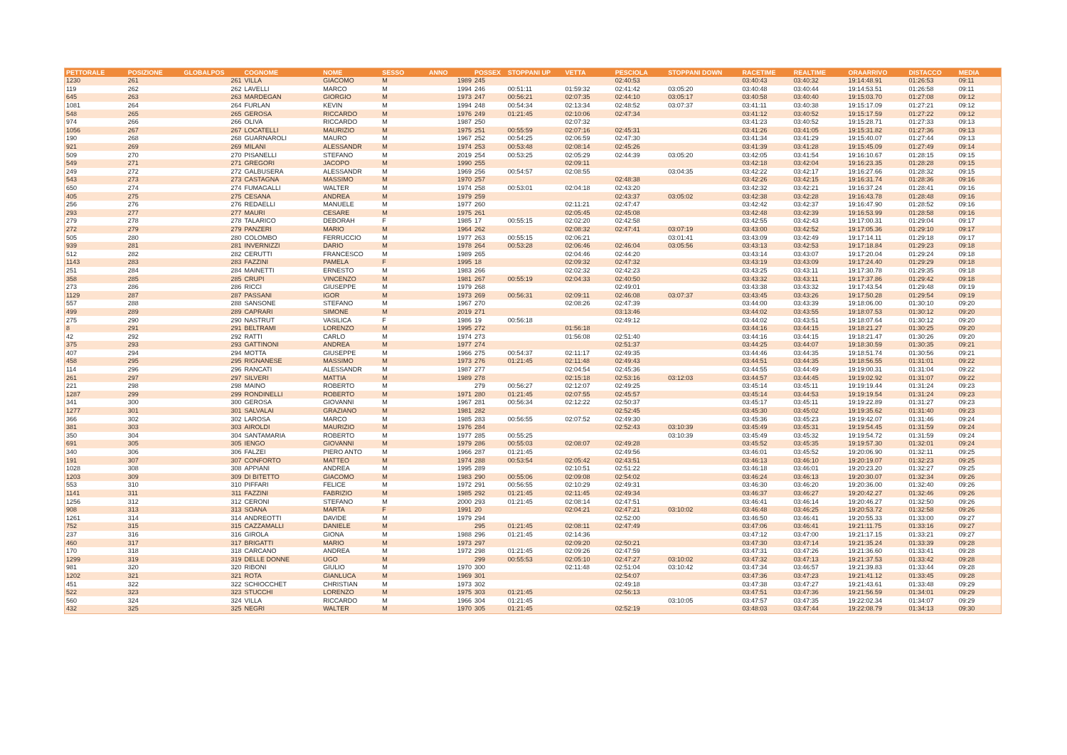| PETTORALE | POSIZIONE | GLOBALPOS | COGNOME | NOME | SESSO | ANNO | POSSEX | STOPPANI UP | VETTA | PESCIOLA | STOPPANI DOWN | RACETIME | REALTIME | ORAARRIVO | DISTACCO | MEDIA |
| --- | --- | --- | --- | --- | --- | --- | --- | --- | --- | --- | --- | --- | --- | --- | --- | --- |
| 1230 | 261 | 261 | VILLA | GIACOMO | M | 1989 | 245 | | | 02:40:53 | | 03:40:43 | 03:40:32 | 19:14:48.91 | 01:26:53 | 09:11 |
| 119 | 262 | 262 | LAVELLI | MARCO | M | 1994 | 246 | 00:51:11 | 01:59:32 | 02:41:42 | 03:05:20 | 03:40:48 | 03:40:44 | 19:14:53.51 | 01:26:58 | 09:11 |
| 645 | 263 | 263 | MARDEGAN | GIORGIO | M | 1973 | 247 | 00:56:21 | 02:07:35 | 02:44:10 | 03:05:17 | 03:40:58 | 03:40:40 | 19:15:03.70 | 01:27:08 | 09:12 |
| 1081 | 264 | 264 | FURLAN | KEVIN | M | 1994 | 248 | 00:54:34 | 02:13:34 | 02:48:52 | 03:07:37 | 03:41:11 | 03:40:38 | 19:15:17.09 | 01:27:21 | 09:12 |
| 548 | 265 | 265 | GEROSA | RICCARDO | M | 1976 | 249 | 01:21:45 | 02:10:06 | 02:47:34 | | 03:41:12 | 03:40:52 | 19:15:17.59 | 01:27:22 | 09:12 |
| 974 | 266 | 266 | OLIVA | RICCARDO | M | 1987 | 250 | | 02:07:32 | | | 03:41:23 | 03:40:52 | 19:15:28.71 | 01:27:33 | 09:13 |
| 1056 | 267 | 267 | LOCATELLI | MAURIZIO | M | 1975 | 251 | 00:55:59 | 02:07:16 | 02:45:31 | | 03:41:26 | 03:41:05 | 19:15:31.82 | 01:27:36 | 09:13 |
| 190 | 268 | 268 | GUARNAROLI | MAURO | M | 1967 | 252 | 00:54:25 | 02:06:59 | 02:47:30 | | 03:41:34 | 03:41:29 | 19:15:40.07 | 01:27:44 | 09:13 |
| 921 | 269 | 269 | MILANI | ALESSANDR | M | 1974 | 253 | 00:53:48 | 02:08:14 | 02:45:26 | | 03:41:39 | 03:41:28 | 19:15:45.09 | 01:27:49 | 09:14 |
| 509 | 270 | 270 | PISANELLI | STEFANO | M | 2019 | 254 | 00:53:25 | 02:05:29 | 02:44:39 | 03:05:20 | 03:42:05 | 03:41:54 | 19:16:10.67 | 01:28:15 | 09:15 |
| 549 | 271 | 271 | GREGORI | JACOPO | M | 1990 | 255 | | 02:09:11 | | | 03:42:18 | 03:42:04 | 19:16:23.35 | 01:28:28 | 09:15 |
| 249 | 272 | 272 | GALBUSERA | ALESSANDR | M | 1969 | 256 | 00:54:57 | 02:08:55 | | 03:04:35 | 03:42:22 | 03:42:17 | 19:16:27.66 | 01:28:32 | 09:15 |
| 543 | 273 | 273 | CASTAGNA | MASSIMO | M | 1970 | 257 | | | 02:48:38 | | 03:42:26 | 03:42:15 | 19:16:31.74 | 01:28:36 | 09:16 |
| 650 | 274 | 274 | FUMAGALLI | WALTER | M | 1974 | 258 | 00:53:01 | 02:04:18 | 02:43:20 | | 03:42:32 | 03:42:21 | 19:16:37.24 | 01:28:41 | 09:16 |
| 405 | 275 | 275 | CESANA | ANDREA | M | 1979 | 259 | | | 02:43:37 | 03:05:02 | 03:42:38 | 03:42:28 | 19:16:43.78 | 01:28:48 | 09:16 |
| 256 | 276 | 276 | REDAELLI | MANUELE | M | 1977 | 260 | | 02:11:21 | 02:47:47 | | 03:42:42 | 03:42:37 | 19:16:47.90 | 01:28:52 | 09:16 |
| 293 | 277 | 277 | MAURI | CESARE | M | 1975 | 261 | | 02:05:45 | 02:45:08 | | 03:42:48 | 03:42:39 | 19:16:53.99 | 01:28:58 | 09:16 |
| 279 | 278 | 278 | TALARICO | DEBORAH | F | 1985 | 17 | 00:55:15 | 02:02:20 | 02:42:58 | | 03:42:55 | 03:42:43 | 19:17:00.31 | 01:29:04 | 09:17 |
| 272 | 279 | 279 | PANZERI | MARIO | M | 1964 | 262 | | 02:08:32 | 02:47:41 | 03:07:19 | 03:43:00 | 03:42:52 | 19:17:05.36 | 01:29:10 | 09:17 |
| 505 | 280 | 280 | COLOMBO | FERRUCCIO | M | 1977 | 263 | 00:55:15 | 02:06:21 | | 03:01:41 | 03:43:09 | 03:42:49 | 19:17:14.11 | 01:29:18 | 09:17 |
| 939 | 281 | 281 | INVERNIZZI | DARIO | M | 1978 | 264 | 00:53:28 | 02:06:46 | 02:46:04 | 03:05:56 | 03:43:13 | 03:42:53 | 19:17:18.84 | 01:29:23 | 09:18 |
| 512 | 282 | 282 | CERUTTI | FRANCESCO | M | 1989 | 265 | | 02:04:46 | 02:44:20 | | 03:43:14 | 03:43:07 | 19:17:20.04 | 01:29:24 | 09:18 |
| 1143 | 283 | 283 | FAZZINI | PAMELA | F | 1995 | 18 | | 02:09:32 | 02:47:32 | | 03:43:19 | 03:43:09 | 19:17:24.40 | 01:29:29 | 09:18 |
| 251 | 284 | 284 | MAINETTI | ERNESTO | M | 1983 | 266 | | 02:02:32 | 02:42:23 | | 03:43:25 | 03:43:11 | 19:17:30.78 | 01:29:35 | 09:18 |
| 358 | 285 | 285 | CRUPI | VINCENZO | M | 1981 | 267 | 00:55:19 | 02:04:33 | 02:40:50 | | 03:43:32 | 03:43:11 | 19:17:37.86 | 01:29:42 | 09:18 |
| 273 | 286 | 286 | RICCI | GIUSEPPE | M | 1979 | 268 | | | 02:49:01 | | 03:43:38 | 03:43:32 | 19:17:43.54 | 01:29:48 | 09:19 |
| 1129 | 287 | 287 | PASSANI | IGOR | M | 1973 | 269 | 00:56:31 | 02:09:11 | 02:46:08 | 03:07:37 | 03:43:45 | 03:43:26 | 19:17:50.28 | 01:29:54 | 09:19 |
| 557 | 288 | 288 | SANSONE | STEFANO | M | 1967 | 270 | | 02:08:26 | 02:47:39 | | 03:44:00 | 03:43:39 | 19:18:06.00 | 01:30:10 | 09:20 |
| 499 | 289 | 289 | CAPRARI | SIMONE | M | 2019 | 271 | | | 03:13:46 | | 03:44:02 | 03:43:55 | 19:18:07.53 | 01:30:12 | 09:20 |
| 275 | 290 | 290 | NASTRUT | VASILICA | F | 1986 | 19 | 00:56:18 | | 02:49:12 | | 03:44:02 | 03:43:51 | 19:18:07.64 | 01:30:12 | 09:20 |
| 8 | 291 | 291 | BELTRAMI | LORENZO | M | 1995 | 272 | | 01:56:18 | | | 03:44:16 | 03:44:15 | 19:18:21.27 | 01:30:25 | 09:20 |
| 42 | 292 | 292 | RATTI | CARLO | M | 1974 | 273 | | 01:56:08 | 02:51:40 | | 03:44:16 | 03:44:15 | 19:18:21.47 | 01:30:26 | 09:20 |
| 375 | 293 | 293 | GATTINONI | ANDREA | M | 1977 | 274 | | | 02:51:37 | | 03:44:25 | 03:44:07 | 19:18:30.59 | 01:30:35 | 09:21 |
| 407 | 294 | 294 | MOTTA | GIUSEPPE | M | 1966 | 275 | 00:54:37 | 02:11:17 | 02:49:35 | | 03:44:46 | 03:44:35 | 19:18:51.74 | 01:30:56 | 09:21 |
| 458 | 295 | 295 | RIGNANESE | MASSIMO | M | 1973 | 276 | 01:21:45 | 02:11:48 | 02:49:43 | | 03:44:51 | 03:44:35 | 19:18:56.55 | 01:31:01 | 09:22 |
| 114 | 296 | 296 | RANCATI | ALESSANDR | M | 1987 | 277 | | 02:04:54 | 02:45:36 | | 03:44:55 | 03:44:49 | 19:19:00.31 | 01:31:04 | 09:22 |
| 261 | 297 | 297 | SILVERI | MATTIA | M | 1989 | 278 | | 02:15:18 | 02:53:16 | 03:12:03 | 03:44:57 | 03:44:45 | 19:19:02.92 | 01:31:07 | 09:22 |
| 221 | 298 | 298 | MAINO | ROBERTO | M | | 279 | 00:56:27 | 02:12:07 | 02:49:25 | | 03:45:14 | 03:45:11 | 19:19:19.44 | 01:31:24 | 09:23 |
| 1287 | 299 | 299 | RONDINELLI | ROBERTO | M | 1971 | 280 | 01:21:45 | 02:07:55 | 02:45:57 | | 03:45:14 | 03:44:53 | 19:19:19.54 | 01:31:24 | 09:23 |
| 341 | 300 | 300 | GEROSA | GIOVANNI | M | 1967 | 281 | 00:56:34 | 02:12:22 | 02:50:37 | | 03:45:17 | 03:45:11 | 19:19:22.89 | 01:31:27 | 09:23 |
| 1277 | 301 | 301 | SALVALAI | GRAZIANO | M | 1981 | 282 | | | 02:52:45 | | 03:45:30 | 03:45:02 | 19:19:35.62 | 01:31:40 | 09:23 |
| 366 | 302 | 302 | LAROSA | MARCO | M | 1985 | 283 | 00:56:55 | 02:07:52 | 02:49:30 | | 03:45:36 | 03:45:23 | 19:19:42.07 | 01:31:46 | 09:24 |
| 381 | 303 | 303 | AIROLDI | MAURIZIO | M | 1976 | 284 | | | 02:52:43 | 03:10:39 | 03:45:49 | 03:45:31 | 19:19:54.45 | 01:31:59 | 09:24 |
| 350 | 304 | 304 | SANTAMARIA | ROBERTO | M | 1977 | 285 | 00:55:25 | | | 03:10:39 | 03:45:49 | 03:45:32 | 19:19:54.72 | 01:31:59 | 09:24 |
| 691 | 305 | 305 | IENGO | GIOVANNI | M | 1979 | 286 | 00:55:03 | 02:08:07 | 02:49:28 | | 03:45:52 | 03:45:35 | 19:19:57.30 | 01:32:01 | 09:24 |
| 340 | 306 | 306 | FALZEI | PIERO ANTO | M | 1966 | 287 | 01:21:45 | | 02:49:56 | | 03:46:01 | 03:45:52 | 19:20:06.90 | 01:32:11 | 09:25 |
| 191 | 307 | 307 | CONFORTO | MATTEO | M | 1974 | 288 | 00:53:54 | 02:05:42 | 02:43:51 | | 03:46:13 | 03:46:10 | 19:20:19.07 | 01:32:23 | 09:25 |
| 1028 | 308 | 308 | APPIANI | ANDREA | M | 1995 | 289 | | 02:10:51 | 02:51:22 | | 03:46:18 | 03:46:01 | 19:20:23.20 | 01:32:27 | 09:25 |
| 1203 | 309 | 309 | DI BITETTO | GIACOMO | M | 1983 | 290 | 00:55:06 | 02:09:08 | 02:54:02 | | 03:46:24 | 03:46:13 | 19:20:30.07 | 01:32:34 | 09:26 |
| 553 | 310 | 310 | PIFFARI | FELICE | M | 1972 | 291 | 00:56:55 | 02:10:29 | 02:49:31 | | 03:46:30 | 03:46:20 | 19:20:36.00 | 01:32:40 | 09:26 |
| 1141 | 311 | 311 | FAZZINI | FABRIZIO | M | 1985 | 292 | 01:21:45 | 02:11:45 | 02:49:34 | | 03:46:37 | 03:46:27 | 19:20:42.27 | 01:32:46 | 09:26 |
| 1256 | 312 | 312 | CERONI | STEFANO | M | 2000 | 293 | 01:21:45 | 02:08:14 | 02:47:51 | | 03:46:41 | 03:46:14 | 19:20:46.27 | 01:32:50 | 09:26 |
| 908 | 313 | 313 | SOANA | MARTA | F | 1991 | 20 | | 02:04:21 | 02:47:21 | 03:10:02 | 03:46:48 | 03:46:25 | 19:20:53.72 | 01:32:58 | 09:26 |
| 1261 | 314 | 314 | ANDREOTTI | DAVIDE | M | 1979 | 294 | | | 02:52:00 | | 03:46:50 | 03:46:41 | 19:20:55.33 | 01:33:00 | 09:27 |
| 752 | 315 | 315 | CAZZAMALLI | DANIELE | M | | 295 | 01:21:45 | 02:08:11 | 02:47:49 | | 03:47:06 | 03:46:41 | 19:21:11.75 | 01:33:16 | 09:27 |
| 237 | 316 | 316 | GIROLA | GIONA | M | 1988 | 296 | 01:21:45 | 02:14:36 | | | 03:47:12 | 03:47:00 | 19:21:17.15 | 01:33:21 | 09:27 |
| 460 | 317 | 317 | BRIGATTI | MARIO | M | 1973 | 297 | | 02:09:20 | 02:50:21 | | 03:47:30 | 03:47:14 | 19:21:35.24 | 01:33:39 | 09:28 |
| 170 | 318 | 318 | CARCANO | ANDREA | M | 1972 | 298 | 01:21:45 | 02:09:26 | 02:47:59 | | 03:47:31 | 03:47:26 | 19:21:36.60 | 01:33:41 | 09:28 |
| 1299 | 319 | 319 | DELLE DONNE | UGO | M | | 299 | 00:55:53 | 02:05:10 | 02:47:27 | 03:10:02 | 03:47:32 | 03:47:13 | 19:21:37.53 | 01:33:42 | 09:28 |
| 981 | 320 | 320 | RIBONI | GIULIO | M | 1970 | 300 | | 02:11:48 | 02:51:04 | 03:10:42 | 03:47:34 | 03:46:57 | 19:21:39.83 | 01:33:44 | 09:28 |
| 1202 | 321 | 321 | ROTA | GIANLUCA | M | 1969 | 301 | | | 02:54:07 | | 03:47:36 | 03:47:23 | 19:21:41.12 | 01:33:45 | 09:28 |
| 451 | 322 | 322 | SCHIOCCHET | CHRISTIAN | M | 1973 | 302 | | | 02:49:18 | | 03:47:38 | 03:47:27 | 19:21:43.61 | 01:33:48 | 09:29 |
| 522 | 323 | 323 | STUCCHI | LORENZO | M | 1975 | 303 | 01:21:45 | | 02:56:13 | | 03:47:51 | 03:47:36 | 19:21:56.59 | 01:34:01 | 09:29 |
| 560 | 324 | 324 | VILLA | RICCARDO | M | 1966 | 304 | 01:21:45 | | | 03:10:05 | 03:47:57 | 03:47:35 | 19:22:02.34 | 01:34:07 | 09:29 |
| 432 | 325 | 325 | NEGRI | WALTER | M | 1970 | 305 | 01:21:45 | | 02:52:19 | | 03:48:03 | 03:47:44 | 19:22:08.79 | 01:34:13 | 09:30 |